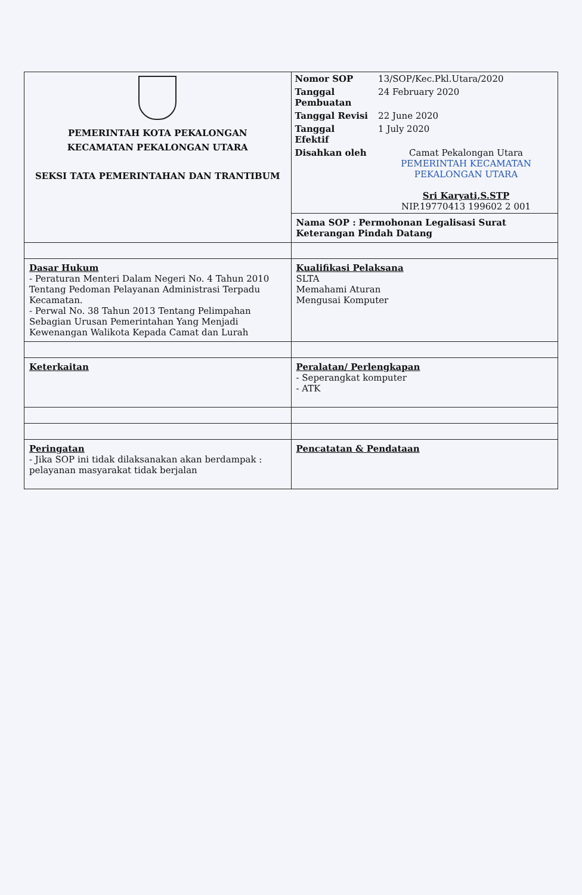| PEMERINTAH KOTA PEKALONGAN KECAMATAN PEKALONGAN UTARA SEKSI TATA PEMERINTAHAN DAN TRANTIBUM | / Nomor SOP / 13/SOP/Kec.Pkl.Utara/2020 / / Tanggal Pembuatan / 24 February 2020 / / Tanggal Revisi / 22 June 2020 / / Tanggal Efektif / 1 July 2020 / / Disahkan oleh / Camat Pekalongan Utara PEMERINTAH KECAMATAN PEKALONGAN UTARA Sri Karyati,S.STP NIP.19770413 199602 2 001 / |
| | Nama SOP : Permohonan Legalisasi Surat Keterangan Pindah Datang |
| Dasar Hukum - Peraturan Menteri Dalam Negeri No. 4 Tahun 2010 Tentang Pedoman Pelayanan Administrasi Terpadu Kecamatan. - Perwal No. 38 Tahun 2013 Tentang Pelimpahan Sebagian Urusan Pemerintahan Yang Menjadi Kewenangan Walikota Kepada Camat dan Lurah | Kualifikasi Pelaksana SLTA Memahami Aturan Mengusai Komputer |
| Keterkaitan | Peralatan/ Perlengkapan - Seperangkat komputer - ATK |
| Peringatan - Jika SOP ini tidak dilaksanakan akan berdampak : pelayanan masyarakat tidak berjalan | Pencatatan & Pendataan |